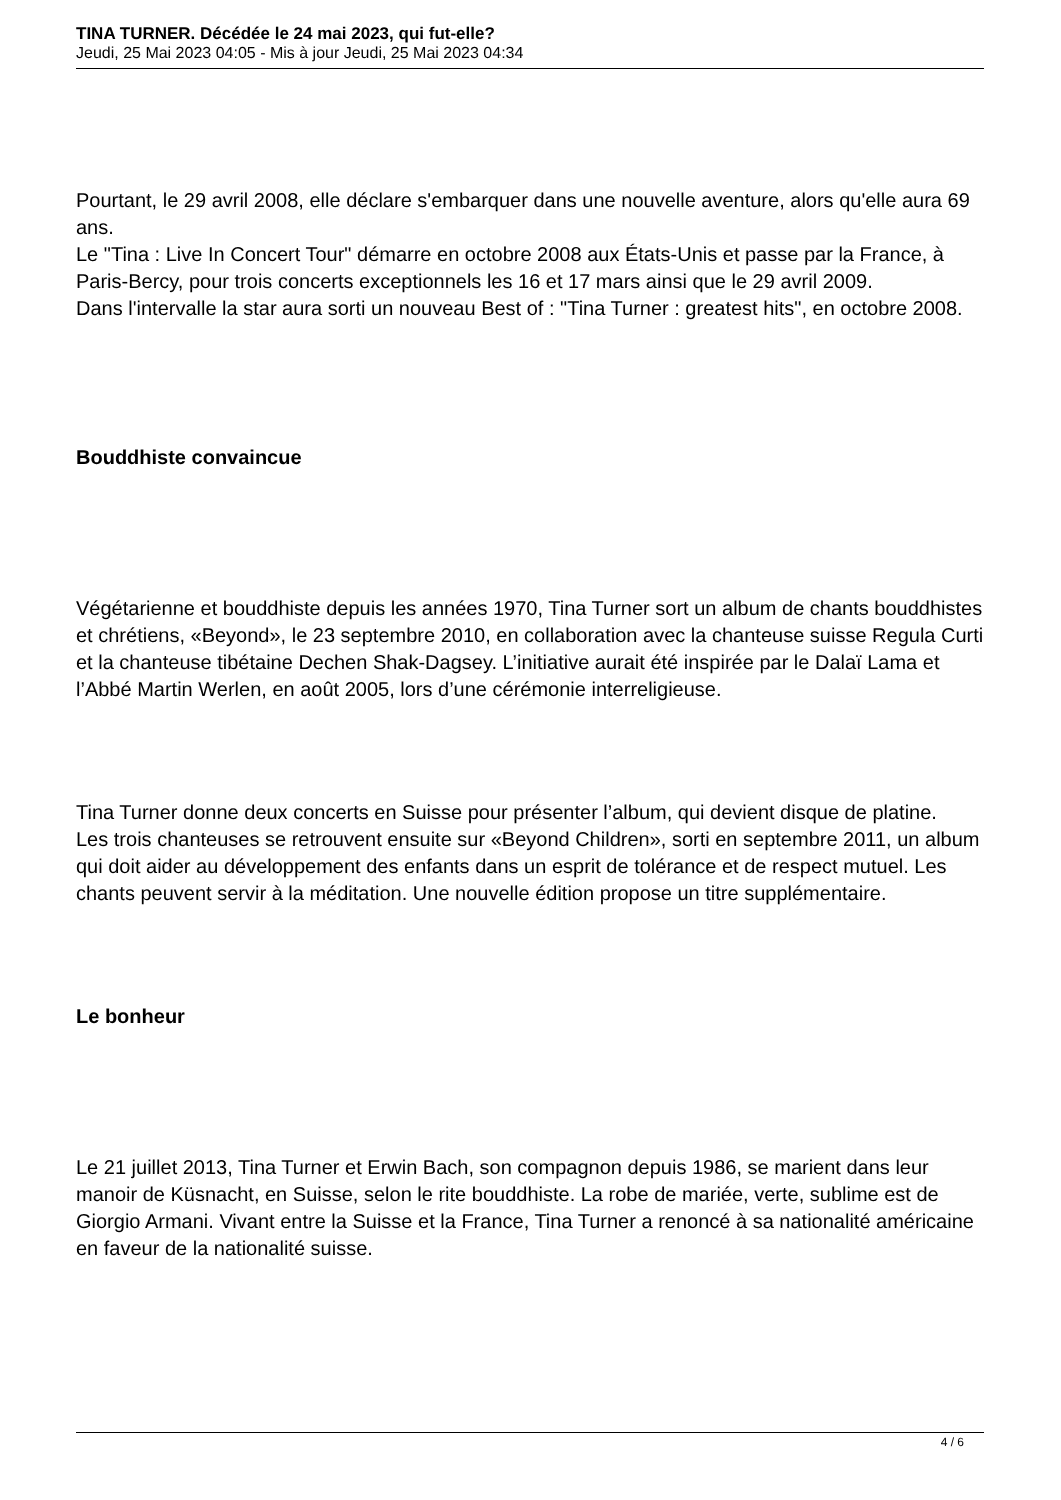TINA TURNER. Décédée le 24 mai 2023, qui fut-elle?
Jeudi, 25 Mai 2023 04:05 - Mis à jour Jeudi, 25 Mai 2023 04:34
Pourtant, le 29 avril 2008, elle déclare s'embarquer dans une nouvelle aventure, alors qu'elle aura 69 ans.
Le "Tina : Live In Concert Tour" démarre en octobre 2008 aux États-Unis et passe par la France, à Paris-Bercy, pour trois concerts exceptionnels les 16 et 17 mars ainsi que le 29 avril 2009.
Dans l'intervalle la star aura sorti un nouveau Best of : "Tina Turner : greatest hits", en octobre 2008.
Bouddhiste convaincue
Végétarienne et bouddhiste depuis les années 1970, Tina Turner sort un album de chants bouddhistes et chrétiens, «Beyond», le 23 septembre 2010, en collaboration avec la chanteuse suisse Regula Curti et la chanteuse tibétaine Dechen Shak-Dagsey. L’initiative aurait été inspirée par le Dalaï Lama et l’Abbé Martin Werlen, en août 2005, lors d’une cérémonie interreligieuse.
Tina Turner donne deux concerts en Suisse pour présenter l’album, qui devient disque de platine.
Les trois chanteuses se retrouvent ensuite sur «Beyond Children», sorti en septembre 2011, un album qui doit aider au développement des enfants dans un esprit de tolérance et de respect mutuel. Les chants peuvent servir à la méditation. Une nouvelle édition propose un titre supplémentaire.
Le bonheur
Le 21 juillet 2013, Tina Turner et Erwin Bach, son compagnon depuis 1986, se marient dans leur manoir de Küsnacht, en Suisse, selon le rite bouddhiste. La robe de mariée, verte, sublime est de Giorgio Armani. Vivant entre la Suisse et la France, Tina Turner a renoncé à sa nationalité américaine en faveur de la nationalité suisse.
4 / 6